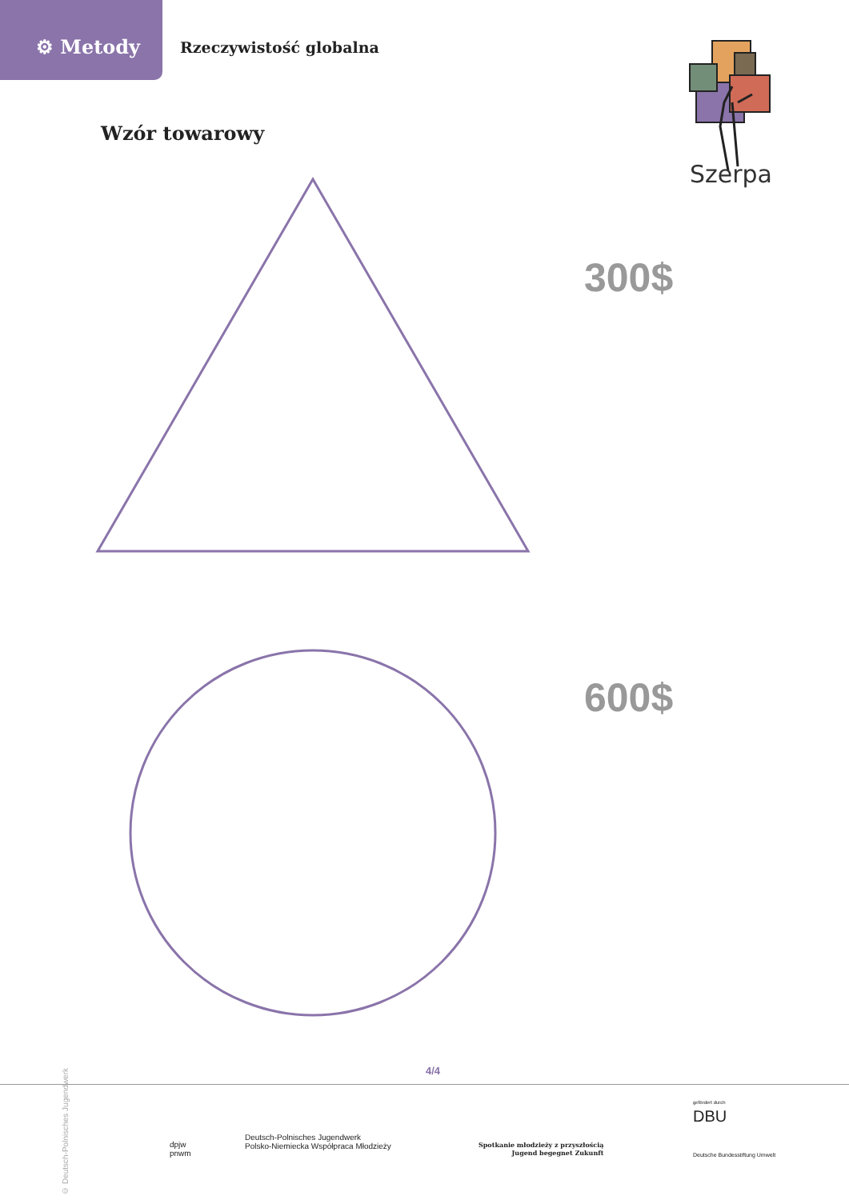⚙ Metody Rzeczywistość globalna
Szerpa
Wzór towarowy
300$
600$
© Deutsch-Polnisches Jugendwerk
4/4
dpjw
pnwm
Deutsch-Polnisches Jugendwerk
Polsko-Niemiecka Współpraca Młodzieży
Spotkanie młodzieży z przyszłością
Jugend begegnet Zukunft
gefördert durch
DBU
Deutsche Bundesstiftung Umwelt